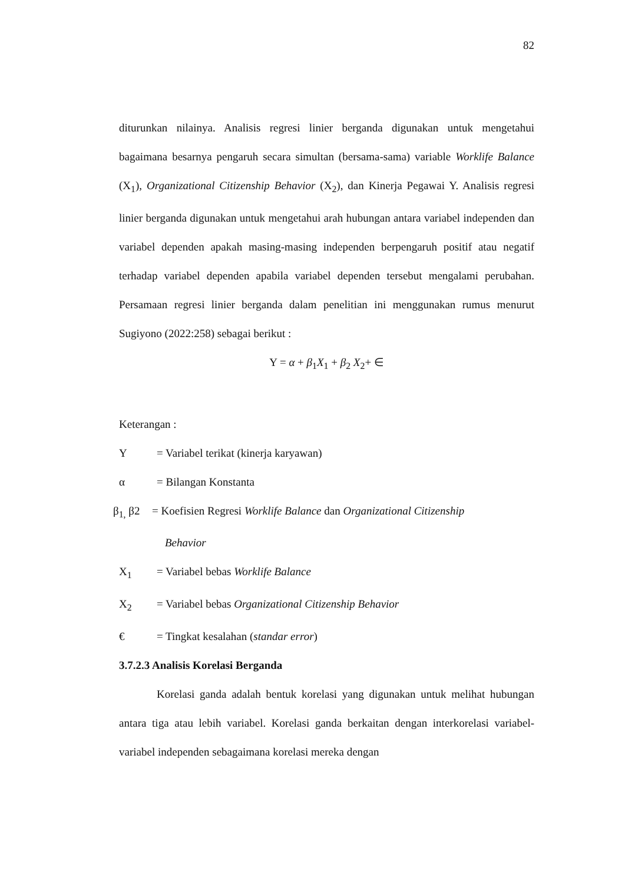82
diturunkan nilainya. Analisis regresi linier berganda digunakan untuk mengetahui bagaimana besarnya pengaruh secara simultan (bersama-sama) variable Worklife Balance (X<sub>1</sub>), Organizational Citizenship Behavior (X<sub>2</sub>), dan Kinerja Pegawai Y. Analisis regresi linier berganda digunakan untuk mengetahui arah hubungan antara variabel independen dan variabel dependen apakah masing-masing independen berpengaruh positif atau negatif terhadap variabel dependen apabila variabel dependen tersebut mengalami perubahan. Persamaan regresi linier berganda dalam penelitian ini menggunakan rumus menurut Sugiyono (2022:258) sebagai berikut :
Y = α + β<sub>1</sub>X<sub>1</sub> + β<sub>2</sub> X<sub>2</sub>+ ∈
Keterangan :
Y = Variabel terikat (kinerja karyawan)
α = Bilangan Konstanta
β<sub>1,</sub> β2 = Koefisien Regresi Worklife Balance dan Organizational Citizenship
Behavior
X<sub>1</sub> = Variabel bebas Worklife Balance
X<sub>2</sub> = Variabel bebas Organizational Citizenship Behavior
€ = Tingkat kesalahan (standar error)
3.7.2.3 Analisis Korelasi Berganda
Korelasi ganda adalah bentuk korelasi yang digunakan untuk melihat hubungan antara tiga atau lebih variabel. Korelasi ganda berkaitan dengan interkorelasi variabel-variabel independen sebagaimana korelasi mereka dengan